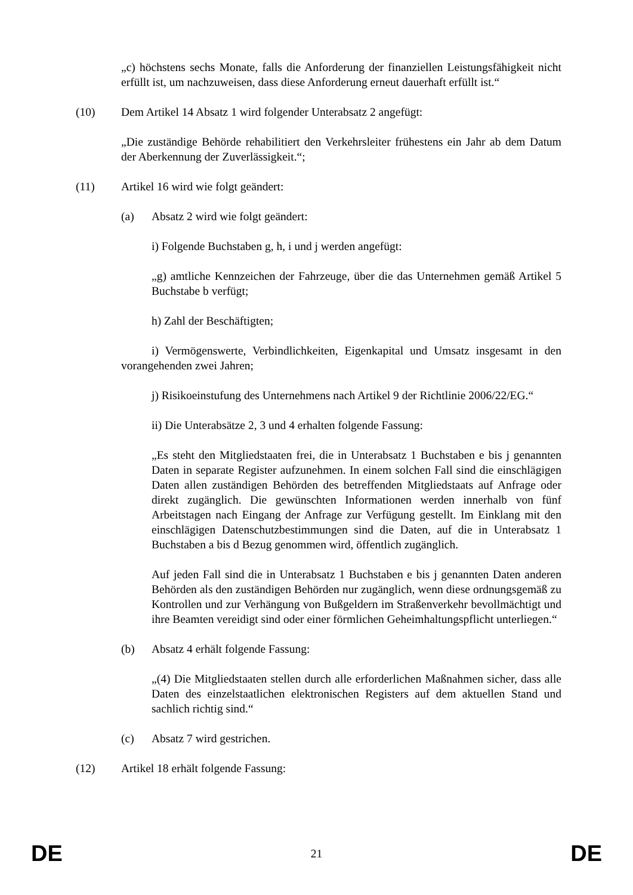„c) höchstens sechs Monate, falls die Anforderung der finanziellen Leistungsfähigkeit nicht erfüllt ist, um nachzuweisen, dass diese Anforderung erneut dauerhaft erfüllt ist.“
(10) Dem Artikel 14 Absatz 1 wird folgender Unterabsatz 2 angefügt:
„Die zuständige Behörde rehabilitiert den Verkehrsleiter frühestens ein Jahr ab dem Datum der Aberkennung der Zuverlässigkeit.“;
(11) Artikel 16 wird wie folgt geändert:
(a) Absatz 2 wird wie folgt geändert:
i) Folgende Buchstaben g, h, i und j werden angefügt:
„g) amtliche Kennzeichen der Fahrzeuge, über die das Unternehmen gemäß Artikel 5 Buchstabe b verfügt;
h) Zahl der Beschäftigten;
i) Vermögenswerte, Verbindlichkeiten, Eigenkapital und Umsatz insgesamt in den vorangehenden zwei Jahren;
j) Risikoeinstufung des Unternehmens nach Artikel 9 der Richtlinie 2006/22/EG.“
ii) Die Unterabsätze 2, 3 und 4 erhalten folgende Fassung:
„Es steht den Mitgliedstaaten frei, die in Unterabsatz 1 Buchstaben e bis j genannten Daten in separate Register aufzunehmen. In einem solchen Fall sind die einschlägigen Daten allen zuständigen Behörden des betreffenden Mitgliedstaats auf Anfrage oder direkt zugänglich. Die gewünschten Informationen werden innerhalb von fünf Arbeitstagen nach Eingang der Anfrage zur Verfügung gestellt. Im Einklang mit den einschlägigen Datenschutzbestimmungen sind die Daten, auf die in Unterabsatz 1 Buchstaben a bis d Bezug genommen wird, öffentlich zugänglich.
Auf jeden Fall sind die in Unterabsatz 1 Buchstaben e bis j genannten Daten anderen Behörden als den zuständigen Behörden nur zugänglich, wenn diese ordnungsgemäß zu Kontrollen und zur Verhängung von Bußgeldern im Straßenverkehr bevollmächtigt und ihre Beamten vereidigt sind oder einer förmlichen Geheimhaltungspflicht unterliegen.“
(b) Absatz 4 erhält folgende Fassung:
„(4) Die Mitgliedstaaten stellen durch alle erforderlichen Maßnahmen sicher, dass alle Daten des einzelstaatlichen elektronischen Registers auf dem aktuellen Stand und sachlich richtig sind.“
(c) Absatz 7 wird gestrichen.
(12) Artikel 18 erhält folgende Fassung:
DE 21 DE